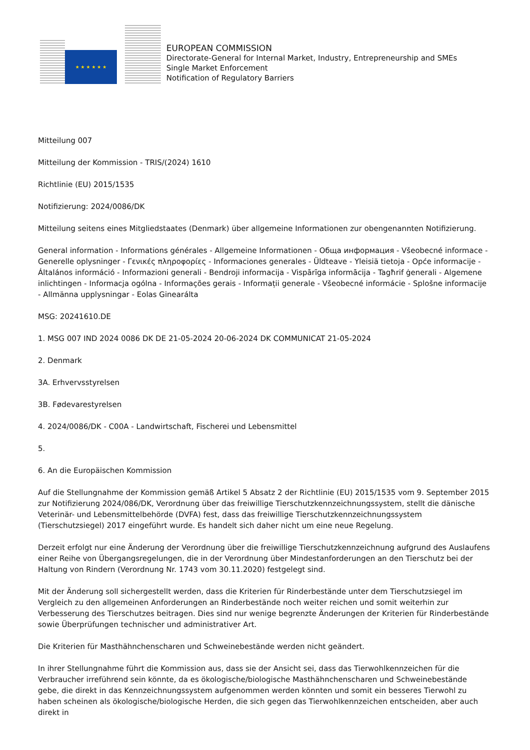★ ★ ★ ★ ★ ★
EUROPEAN COMMISSION
Directorate-General for Internal Market, Industry, Entrepreneurship and SMEs
Single Market Enforcement
Notification of Regulatory Barriers
Mitteilung 007
Mitteilung der Kommission - TRIS/(2024) 1610
Richtlinie (EU) 2015/1535
Notifizierung: 2024/0086/DK
Mitteilung seitens eines Mitgliedstaates (Denmark) über allgemeine Informationen zur obengenannten Notifizierung.
General information - Informations générales - Allgemeine Informationen - Обща информация - Všeobecné informace - Generelle oplysninger - Γενικές πληροφορίες - Informaciones generales - Üldteave - Yleisiä tietoja - Opće informacije - Általános információ - Informazioni generali - Bendroji informacija - Vispārīga informācija - Tagħrif ġenerali - Algemene inlichtingen - Informacja ogólna - Informações gerais - Informații generale - Všeobecné informácie - Splošne informacije - Allmänna upplysningar - Eolas Ginearálta
MSG: 20241610.DE
1. MSG 007 IND 2024 0086 DK DE 21-05-2024 20-06-2024 DK COMMUNICAT 21-05-2024
2. Denmark
3A. Erhvervsstyrelsen
3B. Fødevarestyrelsen
4. 2024/0086/DK - C00A - Landwirtschaft, Fischerei und Lebensmittel
5.
6. An die Europäischen Kommission
Auf die Stellungnahme der Kommission gemäß Artikel 5 Absatz 2 der Richtlinie (EU) 2015/1535 vom 9. September 2015 zur Notifizierung 2024/086/DK, Verordnung über das freiwillige Tierschutzkennzeichnungssystem, stellt die dänische Veterinär- und Lebensmittelbehörde (DVFA) fest, dass das freiwillige Tierschutzkennzeichnungssystem (Tierschutzsiegel) 2017 eingeführt wurde. Es handelt sich daher nicht um eine neue Regelung.
Derzeit erfolgt nur eine Änderung der Verordnung über die freiwillige Tierschutzkennzeichnung aufgrund des Auslaufens einer Reihe von Übergangsregelungen, die in der Verordnung über Mindestanforderungen an den Tierschutz bei der Haltung von Rindern (Verordnung Nr. 1743 vom 30.11.2020) festgelegt sind.
Mit der Änderung soll sichergestellt werden, dass die Kriterien für Rinderbestände unter dem Tierschutzsiegel im Vergleich zu den allgemeinen Anforderungen an Rinderbestände noch weiter reichen und somit weiterhin zur Verbesserung des Tierschutzes beitragen. Dies sind nur wenige begrenzte Änderungen der Kriterien für Rinderbestände sowie Überprüfungen technischer und administrativer Art.
Die Kriterien für Masthähnchenscharen und Schweinebestände werden nicht geändert.
In ihrer Stellungnahme führt die Kommission aus, dass sie der Ansicht sei, dass das Tierwohlkennzeichen für die Verbraucher irreführend sein könnte, da es ökologische/biologische Masthähnchenscharen und Schweinebestände gebe, die direkt in das Kennzeichnungssystem aufgenommen werden könnten und somit ein besseres Tierwohl zu haben scheinen als ökologische/biologische Herden, die sich gegen das Tierwohlkennzeichen entscheiden, aber auch direkt in